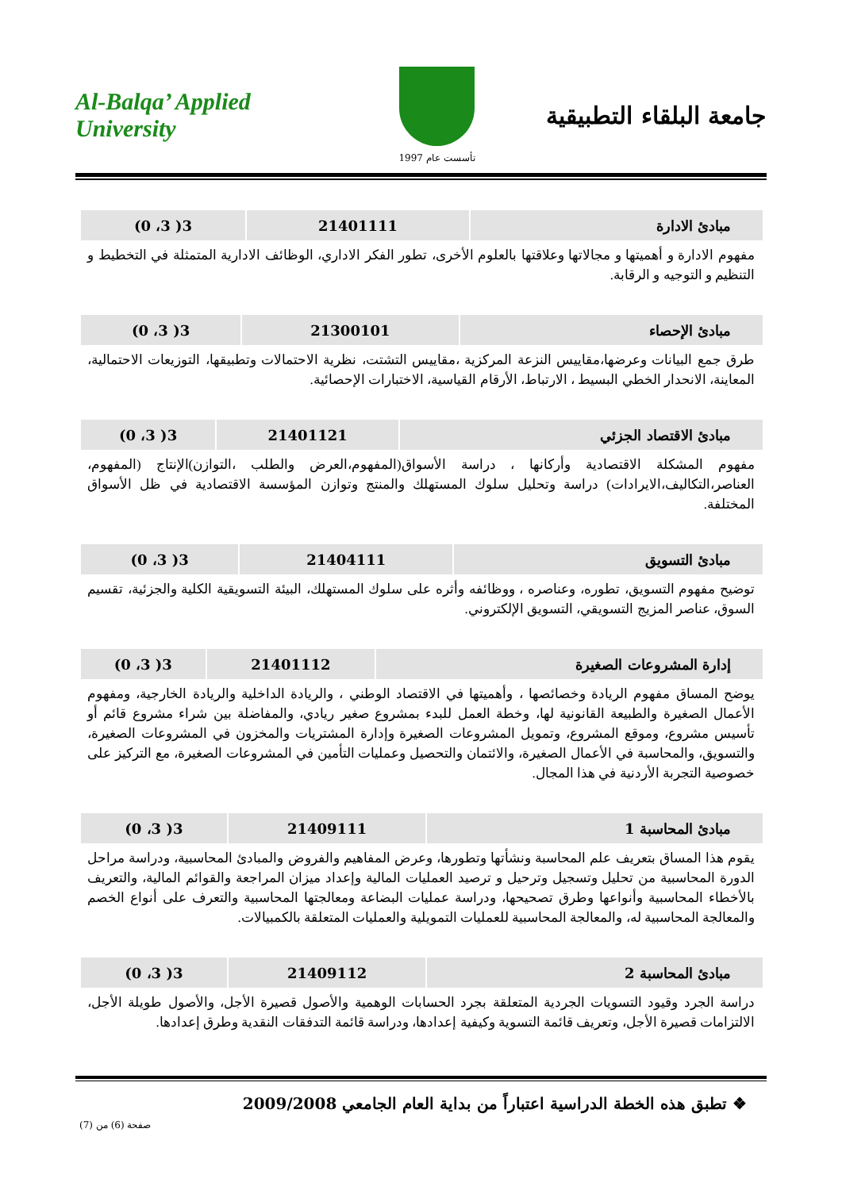Al-Balqa’ Applied University
تأسست عام 1997
جامعة البلقاء التطبيقية
| مبادئ الادارة | 21401111 | 3( 3، 0) |
مفهوم الادارة و أهميتها و مجالاتها وعلاقتها بالعلوم الأخرى، تطور الفكر الاداري، الوظائف الادارية المتمثلة في التخطيط و التنظيم و التوجيه و الرقابة.
| مبادئ الإحصاء | 21300101 | 3( 3، 0) |
طرق جمع البيانات وعرضها،مقاييس النزعة المركزية ،مقاييس التشتت، نظرية الاحتمالات وتطبيقها، التوزيعات الاحتمالية، المعاينة، الانحدار الخطي البسيط ، الارتباط، الأرقام القياسية، الاختبارات الإحصائية.
| مبادئ الاقتصاد الجزئي | 21401121 | 3( 3، 0) |
مفهوم المشكلة الاقتصادية وأركانها ، دراسة الأسواق(المفهوم،العرض والطلب ،التوازن)الإنتاج (المفهوم، العناصر،التكاليف،الايرادات) دراسة وتحليل سلوك المستهلك والمنتج وتوازن المؤسسة الاقتصادية في ظل الأسواق المختلفة.
| مبادئ التسويق | 21404111 | 3( 3، 0) |
توضيح مفهوم التسويق، تطوره، وعناصره ، ووظائفه وأثره على سلوك المستهلك، البيئة التسويقية الكلية والجزئية، تقسيم السوق، عناصر المزيج التسويقي، التسويق الإلكتروني.
| إدارة المشروعات الصغيرة | 21401112 | 3( 3، 0) |
يوضح المساق مفهوم الريادة وخصائصها ، وأهميتها في الاقتصاد الوطني ، والريادة الداخلية والريادة الخارجية، ومفهوم الأعمال الصغيرة والطبيعة القانونية لها، وخطة العمل للبدء بمشروع صغير ريادي، والمفاضلة بين شراء مشروع قائم أو تأسيس مشروع، وموقع المشروع، وتمويل المشروعات الصغيرة وإدارة المشتريات والمخزون في المشروعات الصغيرة، والتسويق، والمحاسبة في الأعمال الصغيرة، والائتمان والتحصيل وعمليات التأمين في المشروعات الصغيرة، مع التركيز على خصوصية التجربة الأردنية في هذا المجال.
| مبادئ المحاسبة 1 | 21409111 | 3( 3، 0) |
يقوم هذا المساق بتعريف علم المحاسبة ونشأتها وتطورها، وعرض المفاهيم والفروض والمبادئ المحاسبية، ودراسة مراحل الدورة المحاسبية من تحليل وتسجيل وترحيل و ترصيد العمليات المالية وإعداد ميزان المراجعة والقوائم المالية، والتعريف بالأخطاء المحاسبية وأنواعها وطرق تصحيحها، ودراسة عمليات البضاعة ومعالجتها المحاسبية والتعرف على أنواع الخصم والمعالجة المحاسبية له، والمعالجة المحاسبية للعمليات التمويلية والعمليات المتعلقة بالكمبيالات.
| مبادئ المحاسبة 2 | 21409112 | 3( 3، 0) |
دراسة الجرد وقيود التسويات الجردية المتعلقة بجرد الحسابات الوهمية والأصول قصيرة الأجل، والأصول طويلة الأجل، الالتزامات قصيرة الأجل، وتعريف قائمة التسوية وكيفية إعدادها، ودراسة قائمة التدفقات النقدية وطرق إعدادها.
❖ تطبق هذه الخطة الدراسية اعتباراً من بداية العام الجامعي 2009/2008
صفحة (6) من (7)